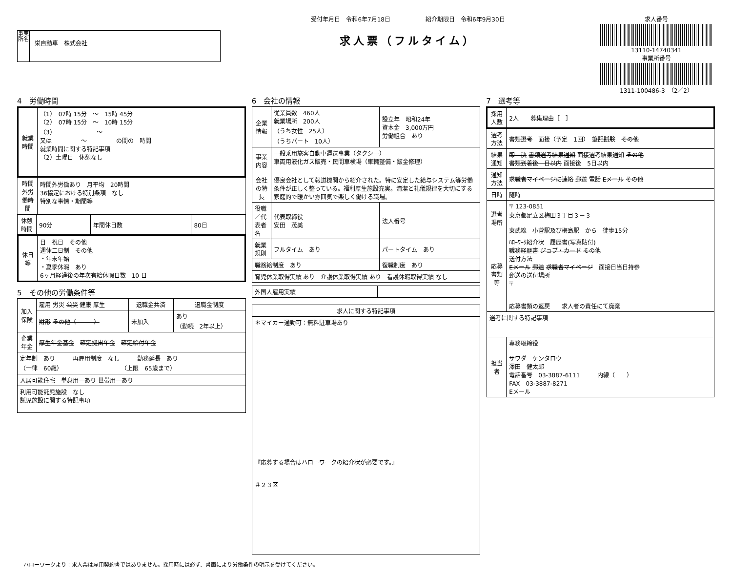事業所名
栄自動車　株式会社
受付年月日　令和6年7月18日　　　　　　紹介期限日　令和6年9月30日
求人票（フルタイム）
求人番号
13110-14740341
事業所番号
1311-100486-3　（2／2）
4　労働時間
| 就業時間 | （1） 07時 15分 ～ 15時 45分 （2） 07時 15分 ～ 10時 15分 （3） ～ 又は ～ の間の 時間 就業時間に関する特記事項 （2）土曜日 休憩なし |
| 時間外労働時間 | 時間外労働あり 月平均 20時間 36協定における特別条項 なし 特別な事情・期間等 |
| 休憩時間 | 90分 | 年間休日数 | 80日 |
| 休日等 | 日 祝日 その他 週休二日制 その他 ・年末年始 ・夏季休暇 あり 6ヶ月経過後の年次有給休暇日数 10 日 |
5　その他の労働条件等
| 加入保険 | 雇用 労災 公災 健康 厚生 | 退職金共済 | 退職金制度 |
| | 財形 その他（ ） | 未加入 | あり （勤続 2年以上） |
| 企業年金 | 厚生年金基金 確定拠出年金 確定給付年金 | | |
| 定年制 あり 再雇用制度 なし 勤務延長 あり （一律 60歳） （上限 65歳まで） | | | |
| 入居可能住宅 単身用 あり 世帯用 あり | | | |
| 利用可能託児施設 なし 託児施設に関する特記事項 | | | |
6　会社の情報
| 企業情報 | 従業員数 460人 就業場所 200人 （うち女性 25人） （うちパート 10人） | 設立年 昭和24年 資本金 3,000万円 労働組合 あり |
| 事業内容 | 一般乗用旅客自動車運送事業（タクシー） 車両用液化ガス販売・民間車検場（車輛整備・鈑金修理） | |
| 会社の特長 | 優良会社として報道機関から紹介された。特に安定した給与システム等労働条件が正しく整っている。福利厚生施設充実。清潔と礼儀規律を大切にする家庭的で暖かい雰囲気で楽しく働ける職場。 | |
| 役職／代表者名 | 代表取締役 安田 茂美 | 法人番号 |
| 就業規則 | フルタイム あり | パートタイム あり |
| 職務給制度 あり | | 復職制度 あり |
| 育児休業取得実績 あり 介護休業取得実績 あり 看護休暇取得実績 なし | | |
| 外国人雇用実績 | |
| 求人に関する特記事項 |
| --- |
| ＊マイカー通勤可：無料駐車場あり 『応募する場合はハローワークの紹介状が必要です。』 ＃２３区 |
7　選考等
| 採用人数 | 2人 募集理由［ ］ |
| 選考方法 | 書類選考 面接（予定 1回） 筆記試験 その他 |
| 結果通知 | 即 決 書類選考結果通知 面接選考結果通知 その他 書類到着後 日以内 面接後 5日以内 |
| 通知方法 | 求職者マイページに連絡 郵送 電話 Eメール その他 |
| 日時 | 随時 |
| 選考場所 | 〒 123-0851 東京都足立区梅田３丁目３－３ 東武線 小菅駅及び梅島駅 から 徒歩15分 |
| 応募書類等 | ﾊﾛｰﾜｰｸ紹介状 履歴書(写真貼付) 職務経歴書 ジョブ・カード その他 送付方法 Eメール 郵送 求職者マイページ 面接日当日持参 郵送の送付場所 〒 応募書類の返戻 求人者の責任にて廃棄 |
| 選考に関する特記事項 | |
| 担当者 | 専務取締役 サワダ ケンタロウ 澤田 健太郎 電話番号 03-3887-6111 内線（ ） FAX 03-3887-8271 Eメール |
ハローワークより：求人票は雇用契約書ではありません。採用時には必ず、書面により労働条件の明示を受けてください。